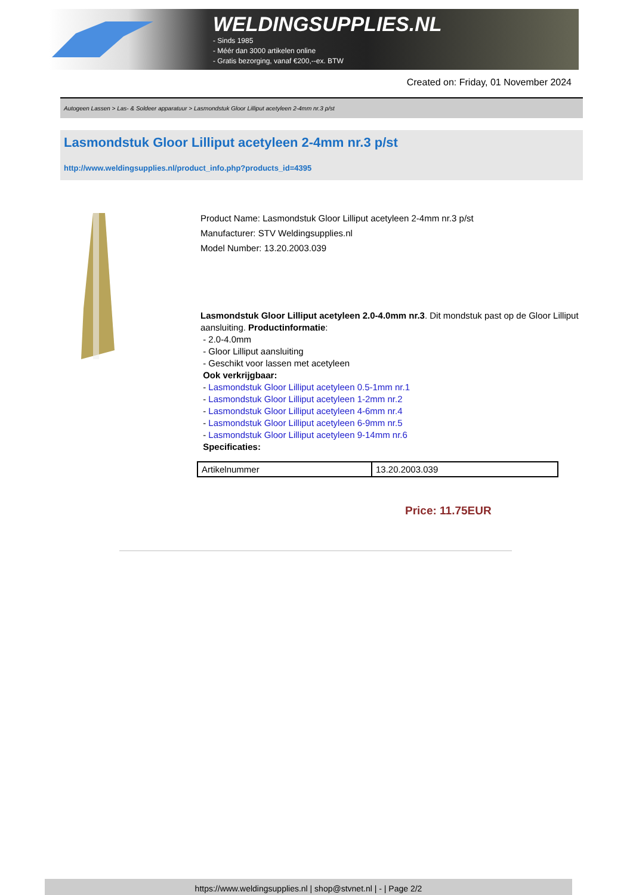WELDINGSUPPLIES.NL
- Sinds 1985
- Méér dan 3000 artikelen online
- Gratis bezorging, vanaf €200,--ex. BTW
Created on: Friday, 01 November 2024
Autogeen Lassen > Las- & Soldeer apparatuur > Lasmondstuk Gloor Lilliput acetyleen 2-4mm nr.3 p/st
Lasmondstuk Gloor Lilliput acetyleen 2-4mm nr.3 p/st
http://www.weldingsupplies.nl/product_info.php?products_id=4395
Product Name: Lasmondstuk Gloor Lilliput acetyleen 2-4mm nr.3 p/st
Manufacturer: STV Weldingsupplies.nl
Model Number: 13.20.2003.039
Lasmondstuk Gloor Lilliput acetyleen 2.0-4.0mm nr.3. Dit mondstuk past op de Gloor Lilliput aansluiting. Productinformatie:
- 2.0-4.0mm
- Gloor Lilliput aansluiting
- Geschikt voor lassen met acetyleen
Ook verkrijgbaar:
- Lasmondstuk Gloor Lilliput acetyleen 0.5-1mm nr.1
- Lasmondstuk Gloor Lilliput acetyleen 1-2mm nr.2
- Lasmondstuk Gloor Lilliput acetyleen 4-6mm nr.4
- Lasmondstuk Gloor Lilliput acetyleen 6-9mm nr.5
- Lasmondstuk Gloor Lilliput acetyleen 9-14mm nr.6
Specificaties:
| Artikelnummer | 13.20.2003.039 |
Price: 11.75EUR
https://www.weldingsupplies.nl | shop@stvnet.nl | - | Page 2/2